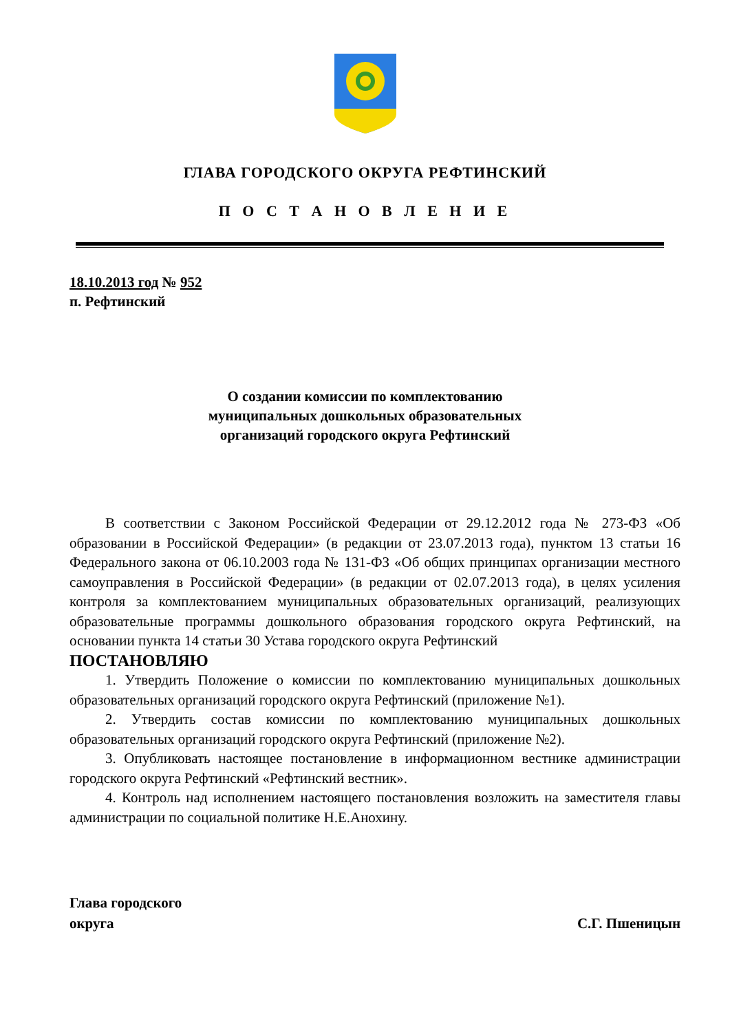ГЛАВА ГОРОДСКОГО ОКРУГА РЕФТИНСКИЙ
П О С Т А Н О В Л Е Н И Е
18.10.2013 год № 952
п. Рефтинский
О создании комиссии по комплектованию
муниципальных дошкольных образовательных
организаций городского округа Рефтинский
В соответствии с Законом Российской Федерации от 29.12.2012 года № 273-ФЗ «Об образовании в Российской Федерации» (в редакции от 23.07.2013 года), пунктом 13 статьи 16 Федерального закона от 06.10.2003 года № 131-ФЗ «Об общих принципах организации местного самоуправления в Российской Федерации» (в редакции от 02.07.2013 года), в целях усиления контроля за комплектованием муниципальных образовательных организаций, реализующих образовательные программы дошкольного образования городского округа Рефтинский, на основании пункта 14 статьи 30 Устава городского округа Рефтинский
ПОСТАНОВЛЯЮ
1. Утвердить Положение о комиссии по комплектованию муниципальных дошкольных образовательных организаций городского округа Рефтинский (приложение №1).
2. Утвердить состав комиссии по комплектованию муниципальных дошкольных образовательных организаций городского округа Рефтинский (приложение №2).
3. Опубликовать настоящее постановление в информационном вестнике администрации городского округа Рефтинский «Рефтинский вестник».
4. Контроль над исполнением настоящего постановления возложить на заместителя главы администрации по социальной политике Н.Е.Анохину.
Глава городского
округа
С.Г. Пшеницын